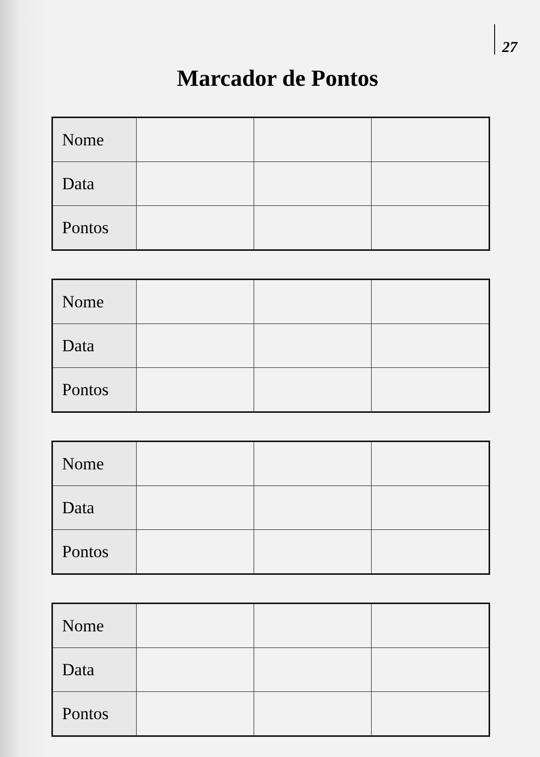27
Marcador de Pontos
| Nome | | | |
| Data | | | |
| Pontos | | | |
| Nome | | | |
| Data | | | |
| Pontos | | | |
| Nome | | | |
| Data | | | |
| Pontos | | | |
| Nome | | | |
| Data | | | |
| Pontos | | | |